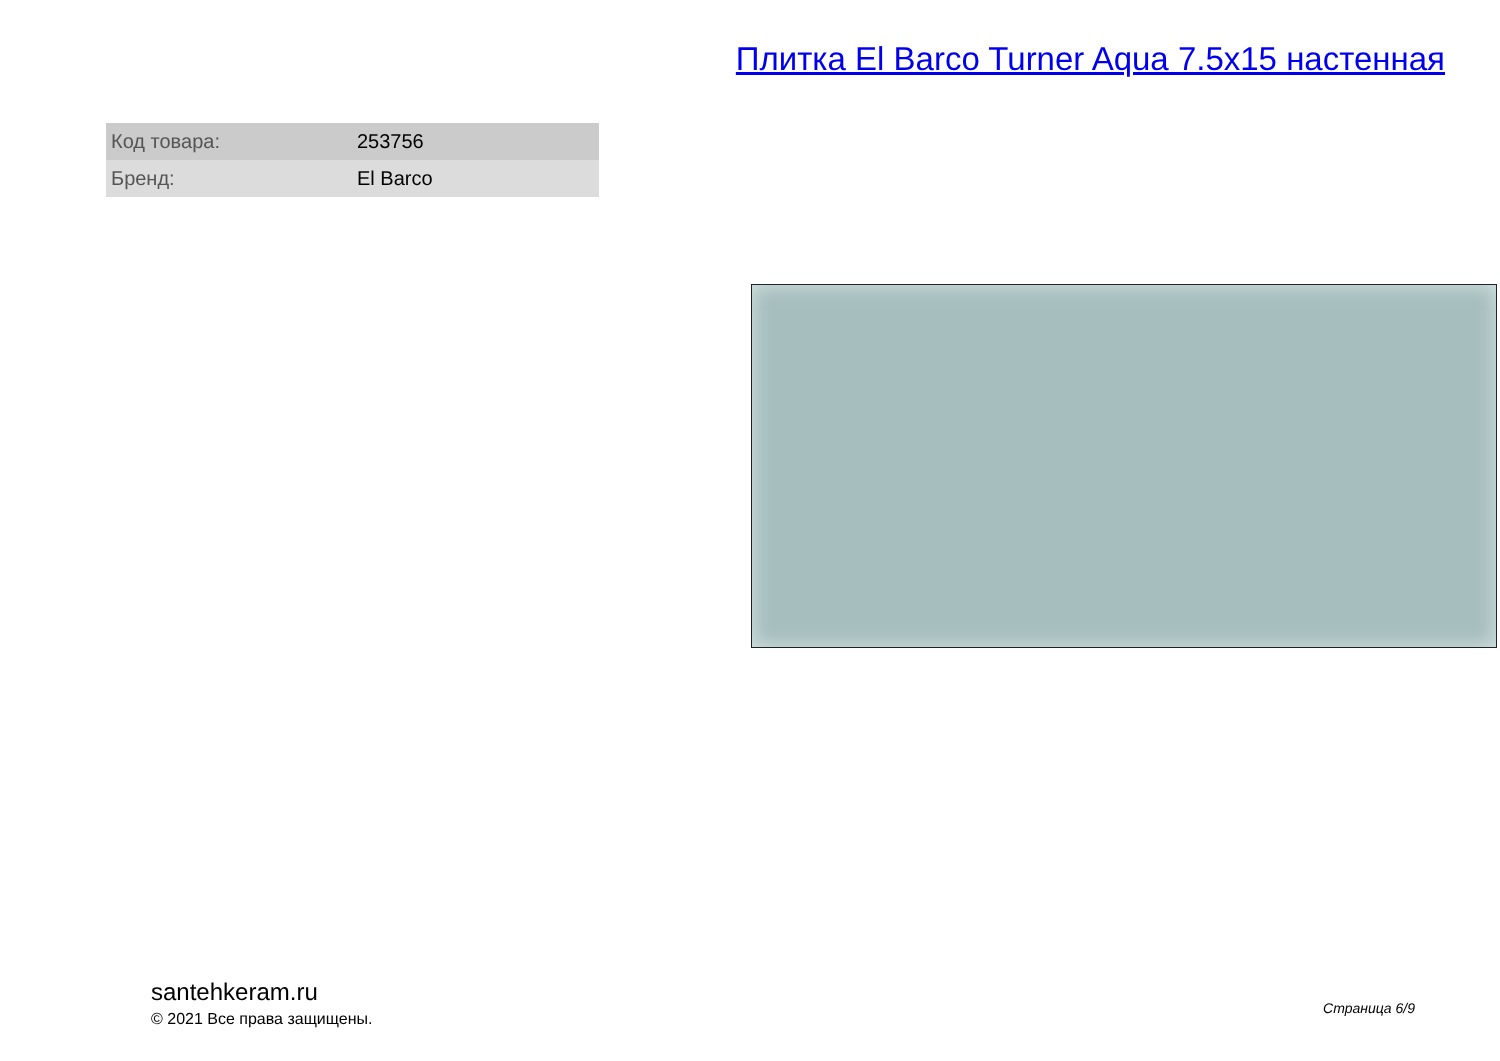Плитка El Barco Turner Aqua 7.5x15 настенная
| Код товара: | 253756 |
| Бренд: | El Barco |
santehkeram.ru
© 2021 Все права защищены.
Страница 6/9